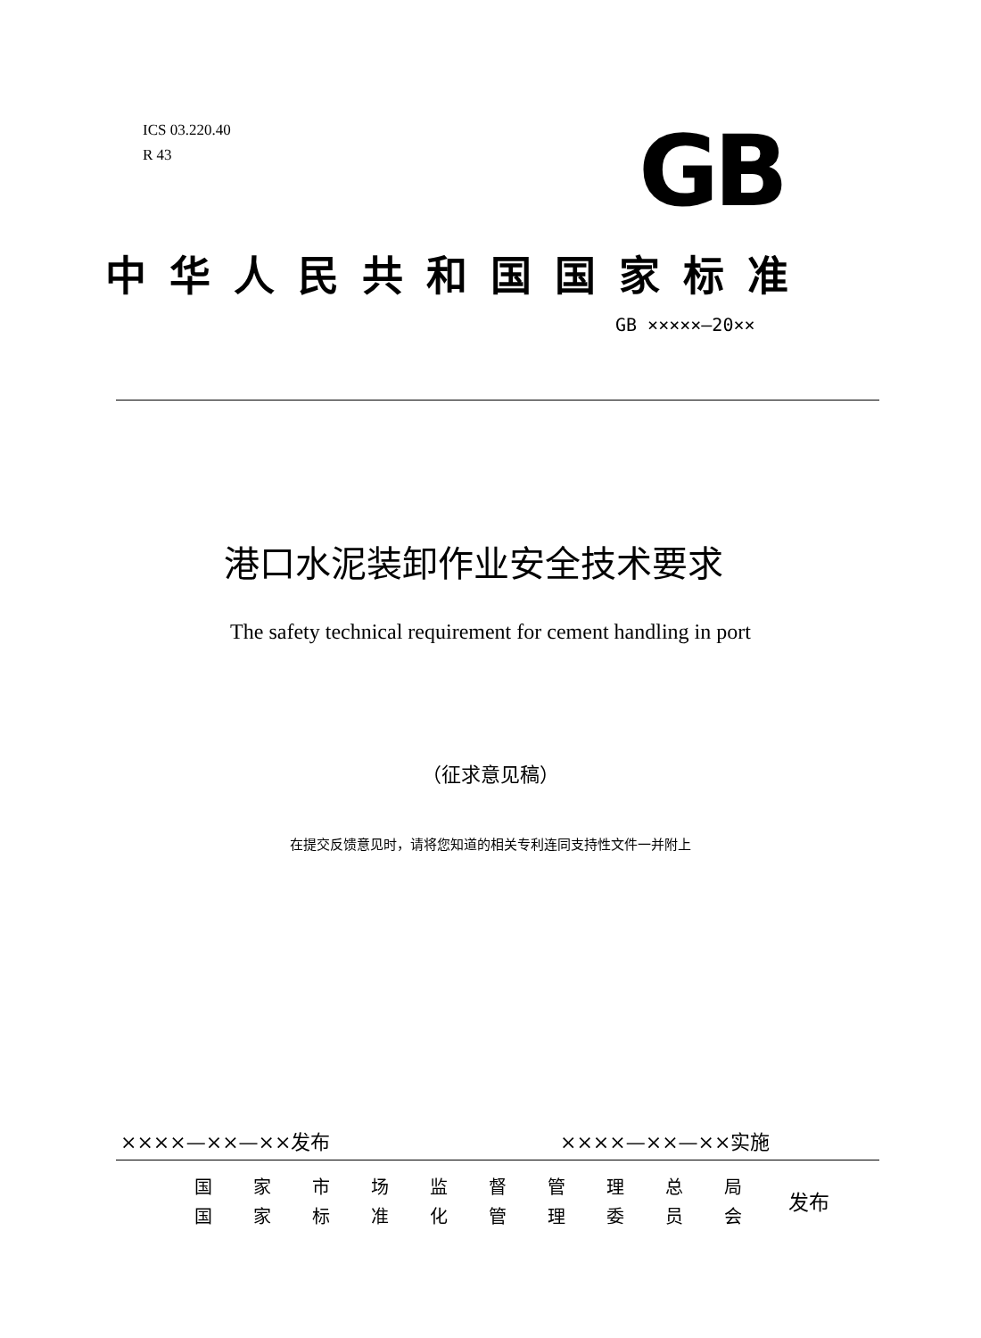ICS 03.220.40
R 43
GB
中华人民共和国国家标准
GB ×××××—20××
港口水泥装卸作业安全技术要求
The safety technical requirement for cement handling in port
（征求意见稿）
在提交反馈意见时，请将您知道的相关专利连同支持性文件一并附上
××××—××—××发布 ××××—××—××实施
| 国 | 家 | 市 | 场 | 监 | 督 | 管 | 理 | 总 | 局 |
| 国 | 家 | 标 | 准 | 化 | 管 | 理 | 委 | 员 | 会 |
发布